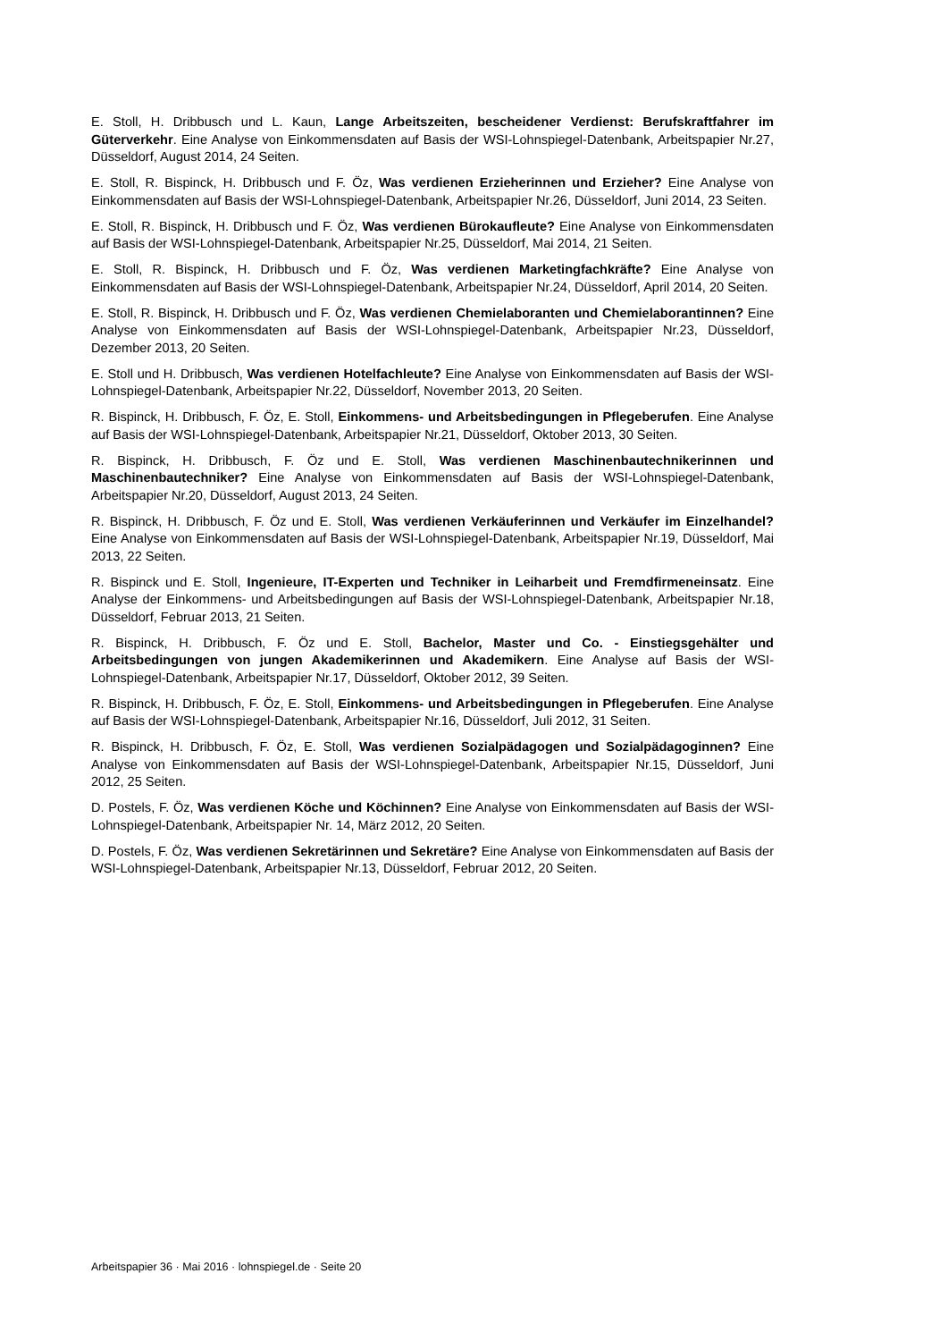E. Stoll, H. Dribbusch und L. Kaun, Lange Arbeitszeiten, bescheidener Verdienst: Berufskraftfahrer im Güterverkehr. Eine Analyse von Einkommensdaten auf Basis der WSI-Lohnspiegel-Datenbank, Arbeitspapier Nr.27, Düsseldorf, August 2014, 24 Seiten.
E. Stoll, R. Bispinck, H. Dribbusch und F. Öz, Was verdienen Erzieherinnen und Erzieher? Eine Analyse von Einkommensdaten auf Basis der WSI-Lohnspiegel-Datenbank, Arbeitspapier Nr.26, Düsseldorf, Juni 2014, 23 Seiten.
E. Stoll, R. Bispinck, H. Dribbusch und F. Öz, Was verdienen Bürokaufleute? Eine Analyse von Einkommensdaten auf Basis der WSI-Lohnspiegel-Datenbank, Arbeitspapier Nr.25, Düsseldorf, Mai 2014, 21 Seiten.
E. Stoll, R. Bispinck, H. Dribbusch und F. Öz, Was verdienen Marketingfachkräfte? Eine Analyse von Einkommensdaten auf Basis der WSI-Lohnspiegel-Datenbank, Arbeitspapier Nr.24, Düsseldorf, April 2014, 20 Seiten.
E. Stoll, R. Bispinck, H. Dribbusch und F. Öz, Was verdienen Chemielaboranten und Chemielaborantinnen? Eine Analyse von Einkommensdaten auf Basis der WSI-Lohnspiegel-Datenbank, Arbeitspapier Nr.23, Düsseldorf, Dezember 2013, 20 Seiten.
E. Stoll und H. Dribbusch, Was verdienen Hotelfachleute? Eine Analyse von Einkommensdaten auf Basis der WSI-Lohnspiegel-Datenbank, Arbeitspapier Nr.22, Düsseldorf, November 2013, 20 Seiten.
R. Bispinck, H. Dribbusch, F. Öz, E. Stoll, Einkommens- und Arbeitsbedingungen in Pflegeberufen. Eine Analyse auf Basis der WSI-Lohnspiegel-Datenbank, Arbeitspapier Nr.21, Düsseldorf, Oktober 2013, 30 Seiten.
R. Bispinck, H. Dribbusch, F. Öz und E. Stoll, Was verdienen Maschinenbautechnikerinnen und Maschinenbautechniker? Eine Analyse von Einkommensdaten auf Basis der WSI-Lohnspiegel-Datenbank, Arbeitspapier Nr.20, Düsseldorf, August 2013, 24 Seiten.
R. Bispinck, H. Dribbusch, F. Öz und E. Stoll, Was verdienen Verkäuferinnen und Verkäufer im Einzelhandel? Eine Analyse von Einkommensdaten auf Basis der WSI-Lohnspiegel-Datenbank, Arbeitspapier Nr.19, Düsseldorf, Mai 2013, 22 Seiten.
R. Bispinck und E. Stoll, Ingenieure, IT-Experten und Techniker in Leiharbeit und Fremdfirmeneinsatz. Eine Analyse der Einkommens- und Arbeitsbedingungen auf Basis der WSI-Lohnspiegel-Datenbank, Arbeitspapier Nr.18, Düsseldorf, Februar 2013, 21 Seiten.
R. Bispinck, H. Dribbusch, F. Öz und E. Stoll, Bachelor, Master und Co. - Einstiegsgehälter und Arbeitsbedingungen von jungen Akademikerinnen und Akademikern. Eine Analyse auf Basis der WSI-Lohnspiegel-Datenbank, Arbeitspapier Nr.17, Düsseldorf, Oktober 2012, 39 Seiten.
R. Bispinck, H. Dribbusch, F. Öz, E. Stoll, Einkommens- und Arbeitsbedingungen in Pflegeberufen. Eine Analyse auf Basis der WSI-Lohnspiegel-Datenbank, Arbeitspapier Nr.16, Düsseldorf, Juli 2012, 31 Seiten.
R. Bispinck, H. Dribbusch, F. Öz, E. Stoll, Was verdienen Sozialpädagogen und Sozialpädagoginnen? Eine Analyse von Einkommensdaten auf Basis der WSI-Lohnspiegel-Datenbank, Arbeitspapier Nr.15, Düsseldorf, Juni 2012, 25 Seiten.
D. Postels, F. Öz, Was verdienen Köche und Köchinnen? Eine Analyse von Einkommensdaten auf Basis der WSI-Lohnspiegel-Datenbank, Arbeitspapier Nr. 14, März 2012, 20 Seiten.
D. Postels, F. Öz, Was verdienen Sekretärinnen und Sekretäre? Eine Analyse von Einkommensdaten auf Basis der WSI-Lohnspiegel-Datenbank, Arbeitspapier Nr.13, Düsseldorf, Februar 2012, 20 Seiten.
Arbeitspapier 36 · Mai 2016 · lohnspiegel.de · Seite 20